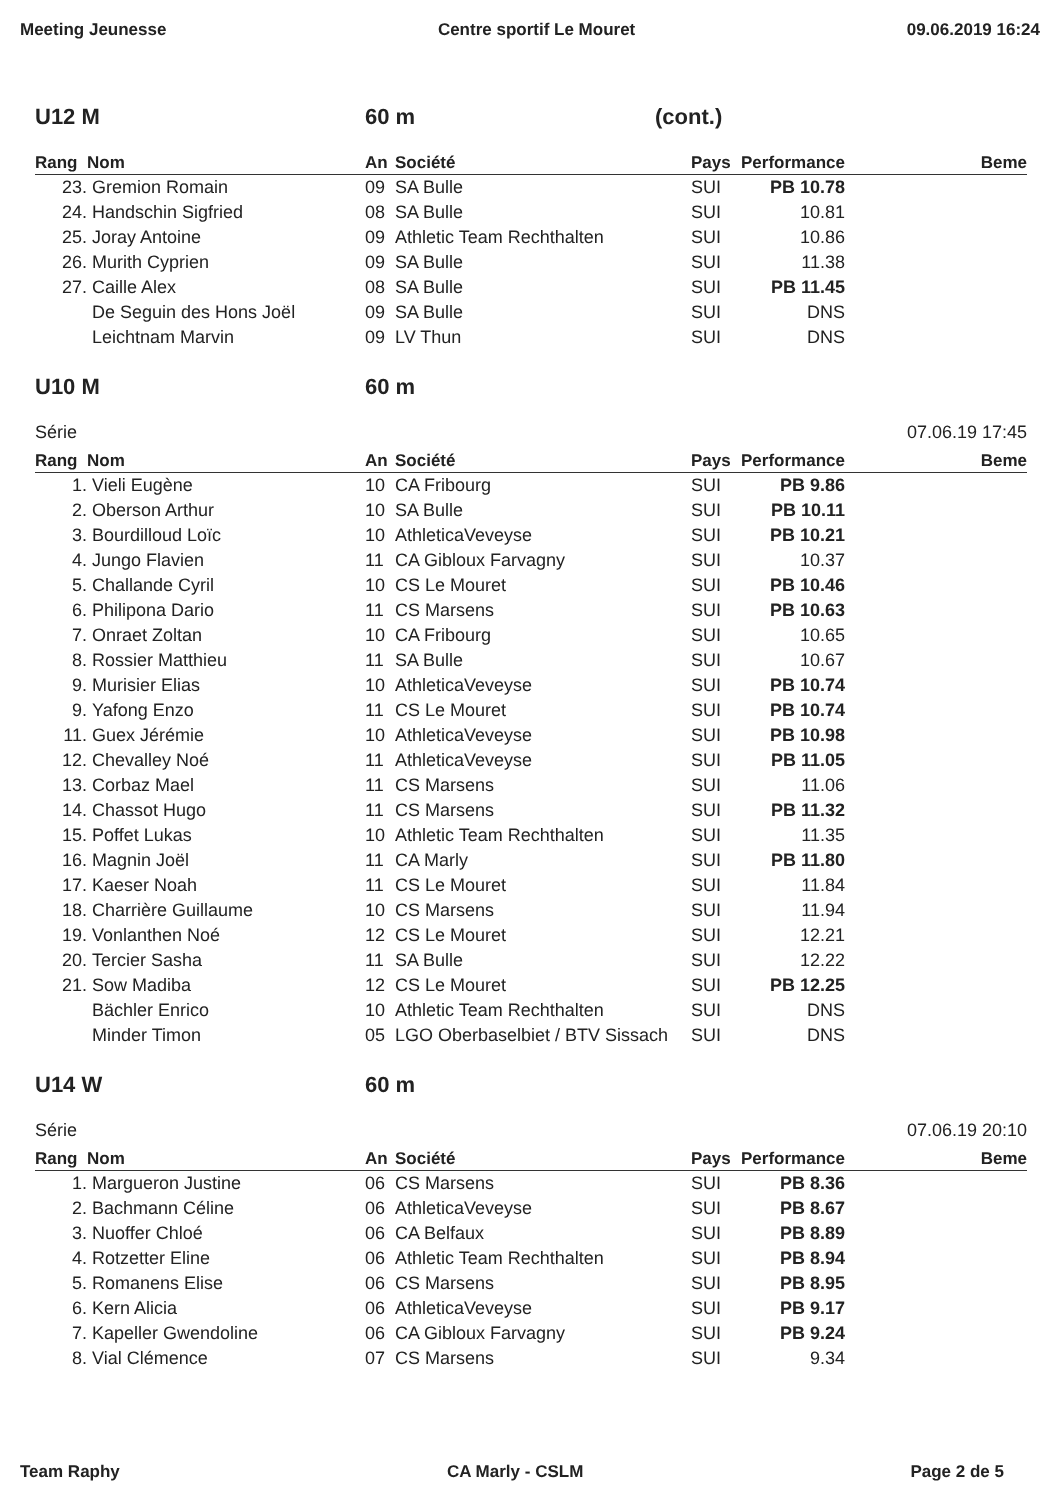Meeting Jeunesse Centre sportif Le Mouret 09.06.2019 16:24
U12 M 60 m (cont.)
| Rang | Nom | An | Société | Pays | Performance | Beme |
| --- | --- | --- | --- | --- | --- | --- |
| 23. | Gremion Romain | 09 | SA Bulle | SUI | PB 10.78 | |
| 24. | Handschin Sigfried | 08 | SA Bulle | SUI | 10.81 | |
| 25. | Joray Antoine | 09 | Athletic Team Rechthalten | SUI | 10.86 | |
| 26. | Murith Cyprien | 09 | SA Bulle | SUI | 11.38 | |
| 27. | Caille Alex | 08 | SA Bulle | SUI | PB 11.45 | |
| | De Seguin des Hons Joël | 09 | SA Bulle | SUI | DNS | |
| | Leichtnam Marvin | 09 | LV Thun | SUI | DNS | |
U10 M 60 m
Série 07.06.19 17:45
| Rang | Nom | An | Société | Pays | Performance | Beme |
| --- | --- | --- | --- | --- | --- | --- |
| 1. | Vieli Eugène | 10 | CA Fribourg | SUI | PB 9.86 | |
| 2. | Oberson Arthur | 10 | SA Bulle | SUI | PB 10.11 | |
| 3. | Bourdilloud Loïc | 10 | AthleticaVeveyse | SUI | PB 10.21 | |
| 4. | Jungo Flavien | 11 | CA Gibloux Farvagny | SUI | 10.37 | |
| 5. | Challande Cyril | 10 | CS Le Mouret | SUI | PB 10.46 | |
| 6. | Philipona Dario | 11 | CS Marsens | SUI | PB 10.63 | |
| 7. | Onraet Zoltan | 10 | CA Fribourg | SUI | 10.65 | |
| 8. | Rossier Matthieu | 11 | SA Bulle | SUI | 10.67 | |
| 9. | Murisier Elias | 10 | AthleticaVeveyse | SUI | PB 10.74 | |
| 9. | Yafong Enzo | 11 | CS Le Mouret | SUI | PB 10.74 | |
| 11. | Guex Jérémie | 10 | AthleticaVeveyse | SUI | PB 10.98 | |
| 12. | Chevalley Noé | 11 | AthleticaVeveyse | SUI | PB 11.05 | |
| 13. | Corbaz Mael | 11 | CS Marsens | SUI | 11.06 | |
| 14. | Chassot Hugo | 11 | CS Marsens | SUI | PB 11.32 | |
| 15. | Poffet Lukas | 10 | Athletic Team Rechthalten | SUI | 11.35 | |
| 16. | Magnin Joël | 11 | CA Marly | SUI | PB 11.80 | |
| 17. | Kaeser Noah | 11 | CS Le Mouret | SUI | 11.84 | |
| 18. | Charrière Guillaume | 10 | CS Marsens | SUI | 11.94 | |
| 19. | Vonlanthen Noé | 12 | CS Le Mouret | SUI | 12.21 | |
| 20. | Tercier Sasha | 11 | SA Bulle | SUI | 12.22 | |
| 21. | Sow Madiba | 12 | CS Le Mouret | SUI | PB 12.25 | |
| | Bächler Enrico | 10 | Athletic Team Rechthalten | SUI | DNS | |
| | Minder Timon | 05 | LGO Oberbaselbiet / BTV Sissach | SUI | DNS | |
U14 W 60 m
Série 07.06.19 20:10
| Rang | Nom | An | Société | Pays | Performance | Beme |
| --- | --- | --- | --- | --- | --- | --- |
| 1. | Margueron Justine | 06 | CS Marsens | SUI | PB 8.36 | |
| 2. | Bachmann Céline | 06 | AthleticaVeveyse | SUI | PB 8.67 | |
| 3. | Nuoffer Chloé | 06 | CA Belfaux | SUI | PB 8.89 | |
| 4. | Rotzetter Eline | 06 | Athletic Team Rechthalten | SUI | PB 8.94 | |
| 5. | Romanens Elise | 06 | CS Marsens | SUI | PB 8.95 | |
| 6. | Kern Alicia | 06 | AthleticaVeveyse | SUI | PB 9.17 | |
| 7. | Kapeller Gwendoline | 06 | CA Gibloux Farvagny | SUI | PB 9.24 | |
| 8. | Vial Clémence | 07 | CS Marsens | SUI | 9.34 | |
Team Raphy CA Marly - CSLM Page 2 de 5